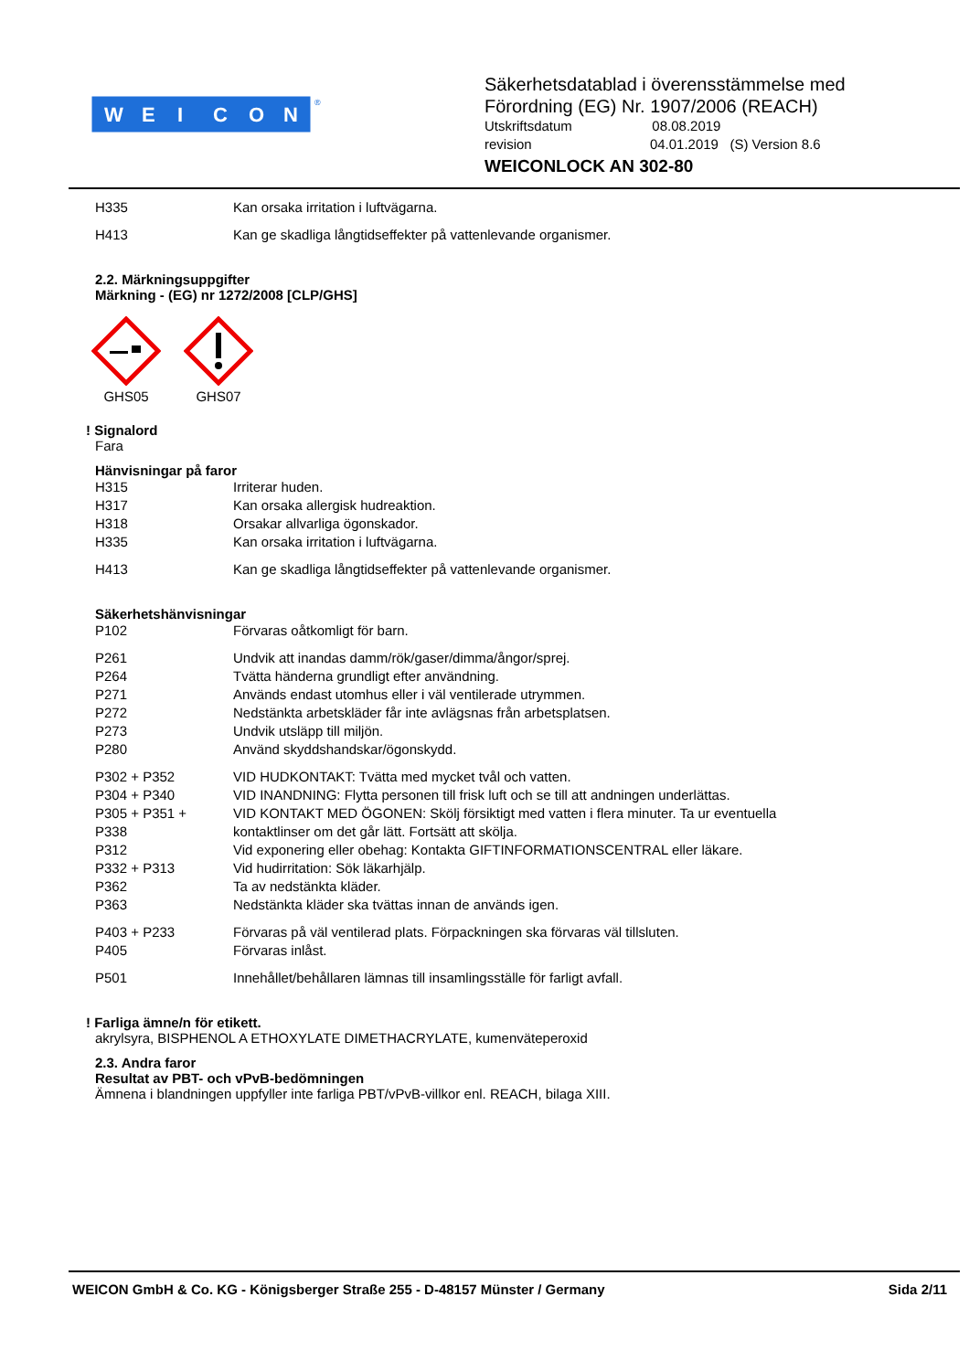W
E
I
C
O
N
®
Säkerhetsdatablad i överensstämmelse med
Förordning (EG) Nr. 1907/2006 (REACH)
Utskriftsdatum 08.08.2019
revision 04.01.2019 (S) Version 8.6
WEICONLOCK AN 302-80
H335 Kan orsaka irritation i luftvägarna.
H413 Kan ge skadliga långtidseffekter på vattenlevande organismer.
2.2. Märkningsuppgifter
Märkning - (EG) nr 1272/2008 [CLP/GHS]
GHS05 GHS07
! Signalord
Fara
Hänvisningar på faror
H315 Irriterar huden.
H317 Kan orsaka allergisk hudreaktion.
H318 Orsakar allvarliga ögonskador.
H335 Kan orsaka irritation i luftvägarna.
H413 Kan ge skadliga långtidseffekter på vattenlevande organismer.
Säkerhetshänvisningar
P102 Förvaras oåtkomligt för barn.
P261 Undvik att inandas damm/rök/gaser/dimma/ångor/sprej.
P264 Tvätta händerna grundligt efter användning.
P271 Används endast utomhus eller i väl ventilerade utrymmen.
P272 Nedstänkta arbetskläder får inte avlägsnas från arbetsplatsen.
P273 Undvik utsläpp till miljön.
P280 Använd skyddshandskar/ögonskydd.
P302 + P352 VID HUDKONTAKT: Tvätta med mycket tvål och vatten.
P304 + P340 VID INANDNING: Flytta personen till frisk luft och se till att andningen underlättas.
P305 + P351 +
P338 VID KONTAKT MED ÖGONEN: Skölj försiktigt med vatten i flera minuter. Ta ur eventuella
kontaktlinser om det går lätt. Fortsätt att skölja.
P312 Vid exponering eller obehag: Kontakta GIFTINFORMATIONSCENTRAL eller läkare.
P332 + P313 Vid hudirritation: Sök läkarhjälp.
P362 Ta av nedstänkta kläder.
P363 Nedstänkta kläder ska tvättas innan de används igen.
P403 + P233 Förvaras på väl ventilerad plats. Förpackningen ska förvaras väl tillsluten.
P405 Förvaras inlåst.
P501 Innehållet/behållaren lämnas till insamlingsställe för farligt avfall.
! Farliga ämne/n för etikett.
akrylsyra, BISPHENOL A ETHOXYLATE DIMETHACRYLATE, kumenväteperoxid
2.3. Andra faror
Resultat av PBT- och vPvB-bedömningen
Ämnena i blandningen uppfyller inte farliga PBT/vPvB-villkor enl. REACH, bilaga XIII.
WEICON GmbH & Co. KG - Königsberger Straße 255 - D-48157 Münster / Germany Sida 2/11